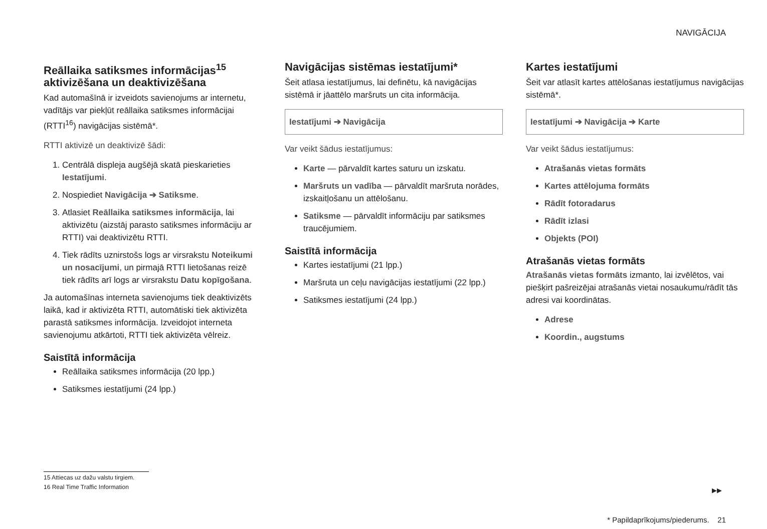NAVIGĀCIJA
Reāllaika satiksmes informācijas<sup>15</sup> aktivizēšana un deaktivizēšana
Kad automašīnā ir izveidots savienojums ar internetu, vadītājs var piekļūt reāllaika satiksmes informācijai (RTTI<sup>16</sup>) navigācijas sistēmā*.
RTTI aktivizē un deaktivizē šādi:
1. Centrālā displeja augšējā skatā pieskarieties Iestatījumi.
2. Nospiediet Navigācija ➔ Satiksme.
3. Atlasiet Reāllaika satiksmes informācija, lai aktivizētu (aizstāj parasto satiksmes informāciju ar RTTI) vai deaktivizētu RTTI.
4. Tiek rādīts uznirstošs logs ar virsrakstu Noteikumi un nosacījumi, un pirmajā RTTI lietošanas reizē tiek rādīts arī logs ar virsrakstu Datu kopīgošana.
Ja automašīnas interneta savienojums tiek deaktivizēts laikā, kad ir aktivizēta RTTI, automātiski tiek aktivizēta parastā satiksmes informācija. Izveidojot interneta savienojumu atkārtoti, RTTI tiek aktivizēta vēlreiz.
Saistītā informācija
Reāllaika satiksmes informācija (20 lpp.)
Satiksmes iestatījumi (24 lpp.)
Navigācijas sistēmas iestatījumi*
Šeit atlasa iestatījumus, lai definētu, kā navigācijas sistēmā ir jāattēlo maršruts un cita informācija.
Iestatījumi ➔ Navigācija
Var veikt šādus iestatījumus:
Karte — pārvaldīt kartes saturu un izskatu.
Maršruts un vadība — pārvaldīt maršruta norādes, izskaitļošanu un attēlošanu.
Satiksme — pārvaldīt informāciju par satiksmes traucējumiem.
Saistītā informācija
Kartes iestatījumi (21 lpp.)
Maršruta un ceļu navigācijas iestatījumi (22 lpp.)
Satiksmes iestatījumi (24 lpp.)
Kartes iestatījumi
Šeit var atlasīt kartes attēlošanas iestatījumus navigācijas sistēmā*.
Iestatījumi ➔ Navigācija ➔ Karte
Var veikt šādus iestatījumus:
Atrašanās vietas formāts
Kartes attēlojuma formāts
Rādīt fotoradarus
Rādīt izlasi
Objekts (POI)
Atrašanās vietas formāts
Atrašanās vietas formāts izmanto, lai izvēlētos, vai piešķirt pašreizējai atrašanās vietai nosaukumu/rādīt tās adresi vai koordinātas.
Adrese
Koordin., augstums
15 Attiecas uz dažu valstu tirgiem.
16 Real Time Traffic Information
▶▶
* Papildaprīkojums/piederums. 21